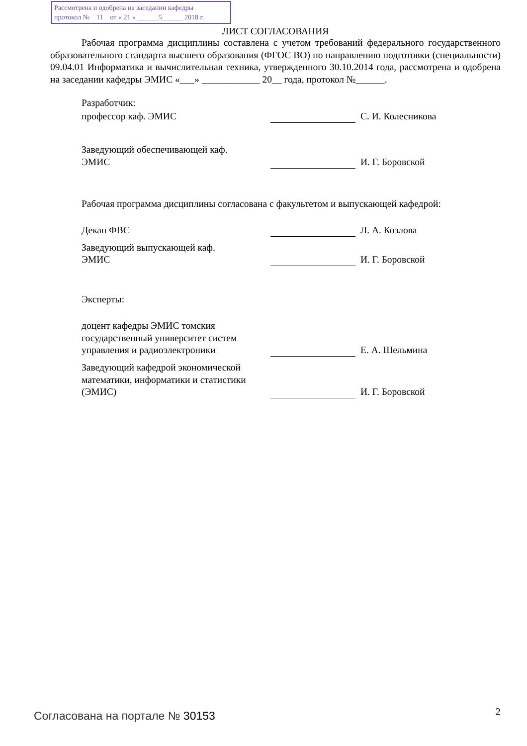Рассмотрена и одобрена на заседании кафедры
протокол № 11 от « 21 » ______5______ 2018 г.
ЛИСТ СОГЛАСОВАНИЯ
Рабочая программа дисциплины составлена с учетом требований федерального государственного образовательного стандарта высшего образования (ФГОС ВО) по направлению подготовки (специальности) 09.04.01 Информатика и вычислительная техника, утвержденного 30.10.2014 года, рассмотрена и одобрена на заседании кафедры ЭМИС «___» ____________ 20__ года, протокол №______.
Разработчик:
| профессор каф. ЭМИС | | С. И. Колесникова |
| Заведующий обеспечивающей каф. ЭМИС | | И. Г. Боровской |
Рабочая программа дисциплины согласована с факультетом и выпускающей кафедрой:
| Декан ФВС | | Л. А. Козлова |
| Заведующий выпускающей каф. ЭМИС | | И. Г. Боровской |
Эксперты:
| доцент кафедры ЭМИС томския государственный университет систем управления и радиоэлектроники | | Е. А. Шельмина |
| Заведующий кафедрой экономической математики, информатики и статистики (ЭМИС) | | И. Г. Боровской |
Согласована на портале № 30153 2